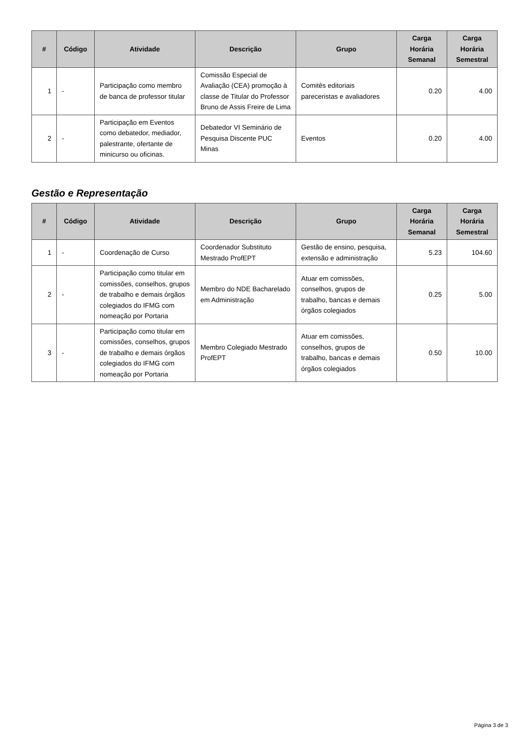| # | Código | Atividade | Descrição | Grupo | Carga Horária Semanal | Carga Horária Semestral |
| --- | --- | --- | --- | --- | --- | --- |
| 1 | - | Participação como membro de banca de professor titular | Comissão Especial de Avaliação (CEA) promoção à classe de Titular do Professor Bruno de Assis Freire de Lima | Comitês editoriais pareceristas e avaliadores | 0.20 | 4.00 |
| 2 | - | Participação em Eventos como debatedor, mediador, palestrante, ofertante de minicurso ou oficinas. | Debatedor VI Seminário de Pesquisa Discente PUC Minas | Eventos | 0.20 | 4.00 |
Gestão e Representação
| # | Código | Atividade | Descrição | Grupo | Carga Horária Semanal | Carga Horária Semestral |
| --- | --- | --- | --- | --- | --- | --- |
| 1 | - | Coordenação de Curso | Coordenador Substituto Mestrado ProfEPT | Gestão de ensino, pesquisa, extensão e administração | 5.23 | 104.60 |
| 2 | - | Participação como titular em comissões, conselhos, grupos de trabalho e demais órgãos colegiados do IFMG com nomeação por Portaria | Membro do NDE Bacharelado em Administração | Atuar em comissões, conselhos, grupos de trabalho, bancas e demais órgãos colegiados | 0.25 | 5.00 |
| 3 | - | Participação como titular em comissões, conselhos, grupos de trabalho e demais órgãos colegiados do IFMG com nomeação por Portaria | Membro Colegiado Mestrado ProfEPT | Atuar em comissões, conselhos, grupos de trabalho, bancas e demais órgãos colegiados | 0.50 | 10.00 |
Página 3 de 3